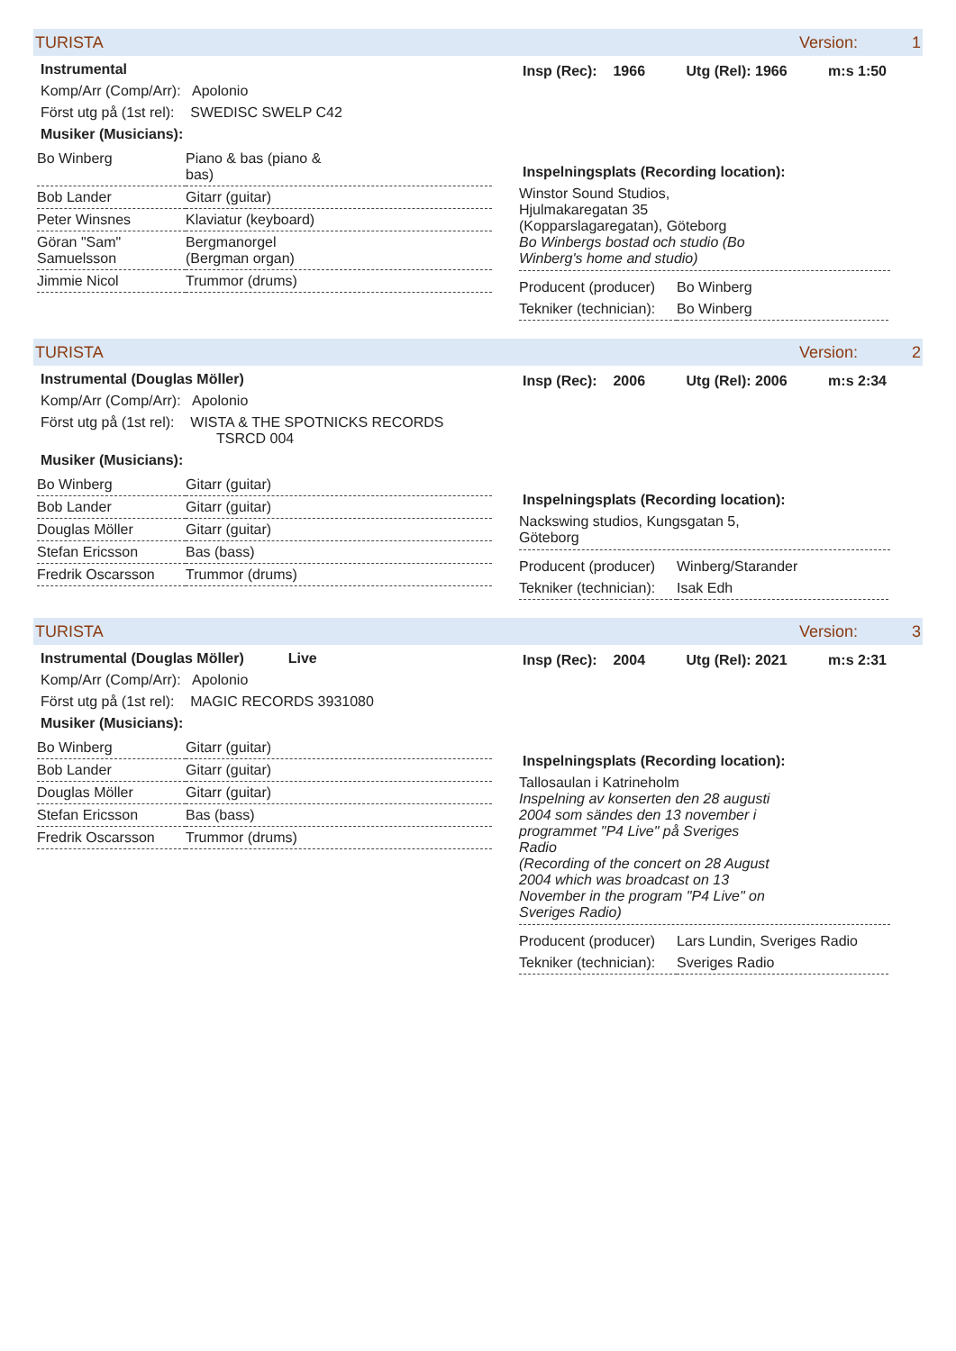TURISTA Version: 1
Instrumental
Komp/Arr (Comp/Arr): Apolonio
Först utg på (1st rel): SWEDISC SWELP C42
Musiker (Musicians):
| Bo Winberg | Piano & bas (piano & bas) |
| Bob Lander | Gitarr (guitar) |
| Peter Winsnes | Klaviatur (keyboard) |
| Göran "Sam" Samuelsson | Bergmanorgel (Bergman organ) |
| Jimmie Nicol | Trummor (drums) |
Insp (Rec): 1966 Utg (Rel): 1966 m:s 1:50
Inspelningsplats (Recording location):
Winstor Sound Studios,
Hjulmakaregatan 35
(Kopparslagaregatan), Göteborg
Bo Winbergs bostad och studio (Bo
Winberg's home and studio)
| Producent (producer) | Bo Winberg |
| Tekniker (technician): | Bo Winberg |
TURISTA Version: 2
Instrumental (Douglas Möller)
Komp/Arr (Comp/Arr): Apolonio
Först utg på (1st rel): WISTA & THE SPOTNICKS RECORDS
TSRCD 004
Musiker (Musicians):
| Bo Winberg | Gitarr (guitar) |
| Bob Lander | Gitarr (guitar) |
| Douglas Möller | Gitarr (guitar) |
| Stefan Ericsson | Bas (bass) |
| Fredrik Oscarsson | Trummor (drums) |
Insp (Rec): 2006 Utg (Rel): 2006 m:s 2:34
Inspelningsplats (Recording location):
Nackswing studios, Kungsgatan 5,
Göteborg
| Producent (producer) | Winberg/Starander |
| Tekniker (technician): | Isak Edh |
TURISTA Version: 3
Instrumental (Douglas Möller) Live
Komp/Arr (Comp/Arr): Apolonio
Först utg på (1st rel): MAGIC RECORDS 3931080
Musiker (Musicians):
| Bo Winberg | Gitarr (guitar) |
| Bob Lander | Gitarr (guitar) |
| Douglas Möller | Gitarr (guitar) |
| Stefan Ericsson | Bas (bass) |
| Fredrik Oscarsson | Trummor (drums) |
Insp (Rec): 2004 Utg (Rel): 2021 m:s 2:31
Inspelningsplats (Recording location):
Tallosaulan i Katrineholm
Inspelning av konserten den 28 augusti
2004 som sändes den 13 november i
programmet "P4 Live" på Sveriges
Radio
(Recording of the concert on 28 August
2004 which was broadcast on 13
November in the program "P4 Live" on
Sveriges Radio)
| Producent (producer) | Lars Lundin, Sveriges Radio |
| Tekniker (technician): | Sveriges Radio |